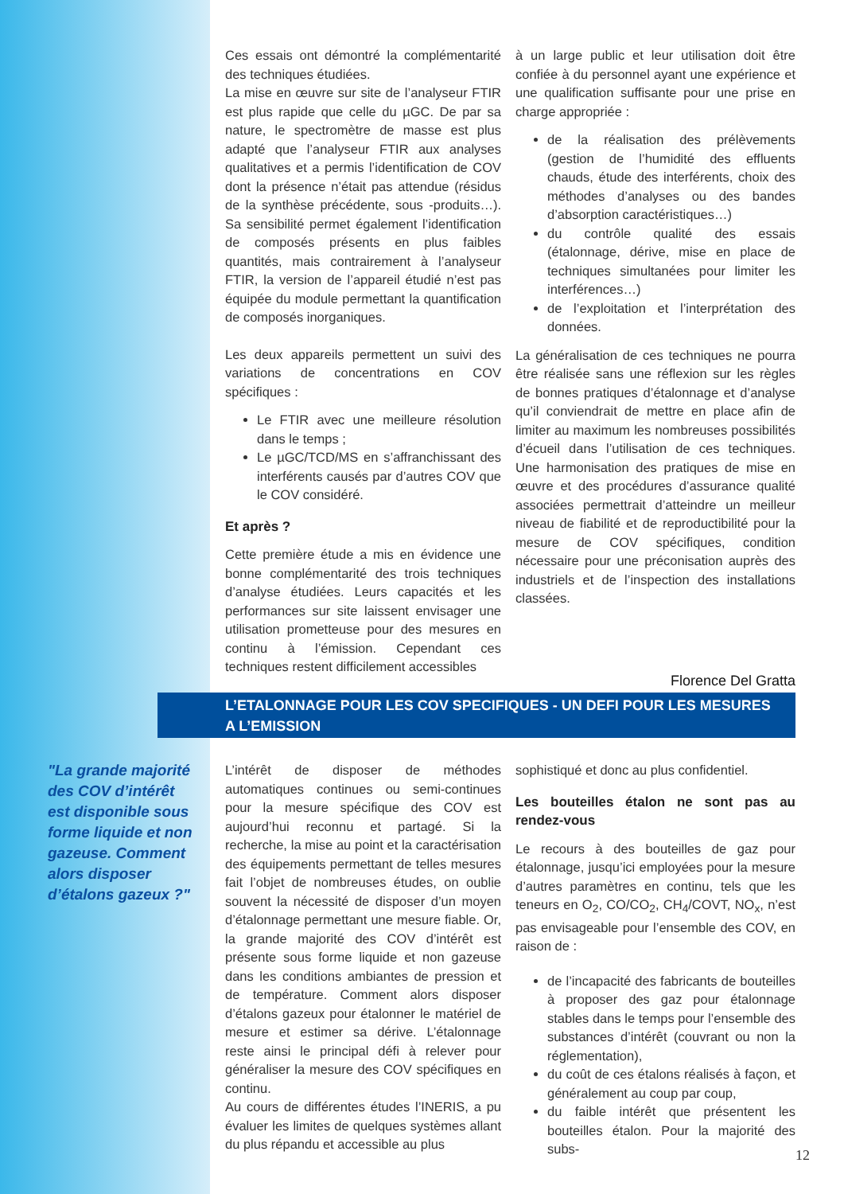Ces essais ont démontré la complémentarité des techniques étudiées.
La mise en œuvre sur site de l’analyseur FTIR est plus rapide que celle du µGC. De par sa nature, le spectromètre de masse est plus adapté que l’analyseur FTIR aux analyses qualitatives et a permis l’identification de COV dont la présence n’était pas attendue (résidus de la synthèse précédente, sous -produits…). Sa sensibilité permet également l’identification de composés présents en plus faibles quantités, mais contrairement à l’analyseur FTIR, la version de l’appareil étudié n’est pas équipée du module permettant la quantification de composés inorganiques.
Les deux appareils permettent un suivi des variations de concentrations en COV spécifiques :
Le FTIR avec une meilleure résolution dans le temps ;
Le µGC/TCD/MS en s’affranchissant des interférents causés par d’autres COV que le COV considéré.
Et après ?
Cette première étude a mis en évidence une bonne complémentarité des trois techniques d’analyse étudiées. Leurs capacités et les performances sur site laissent envisager une utilisation prometteuse pour des mesures en continu à l’émission. Cependant ces techniques restent difficilement accessibles
à un large public et leur utilisation doit être confiée à du personnel ayant une expérience et une qualification suffisante pour une prise en charge appropriée :
de la réalisation des prélèvements (gestion de l’humidité des effluents chauds, étude des interférents, choix des méthodes d’analyses ou des bandes d’absorption caractéristiques…)
du contrôle qualité des essais (étalonnage, dérive, mise en place de techniques simultanées pour limiter les interférences…)
de l’exploitation et l’interprétation des données.
La généralisation de ces techniques ne pourra être réalisée sans une réflexion sur les règles de bonnes pratiques d’étalonnage et d’analyse qu’il conviendrait de mettre en place afin de limiter au maximum les nombreuses possibilités d’écueil dans l’utilisation de ces techniques. Une harmonisation des pratiques de mise en œuvre et des procédures d’assurance qualité associées permettrait d’atteindre un meilleur niveau de fiabilité et de reproductibilité pour la mesure de COV spécifiques, condition nécessaire pour une préconisation auprès des industriels et de l’inspection des installations classées.
Florence Del Gratta
L’ETALONNAGE POUR LES COV SPECIFIQUES - UN DEFI POUR LES MESURES
A L’EMISSION
"La grande majorité des COV d’intérêt est disponible sous forme liquide et non gazeuse. Comment alors disposer d’étalons gazeux ?"
L’intérêt de disposer de méthodes automatiques continues ou semi-continues pour la mesure spécifique des COV est aujourd’hui reconnu et partagé. Si la recherche, la mise au point et la caractérisation des équipements permettant de telles mesures fait l’objet de nombreuses études, on oublie souvent la nécessité de disposer d’un moyen d’étalonnage permettant une mesure fiable. Or, la grande majorité des COV d’intérêt est présente sous forme liquide et non gazeuse dans les conditions ambiantes de pression et de température. Comment alors disposer d’étalons gazeux pour étalonner le matériel de mesure et estimer sa dérive. L’étalonnage reste ainsi le principal défi à relever pour généraliser la mesure des COV spécifiques en continu.
Au cours de différentes études l’INERIS, a pu évaluer les limites de quelques systèmes allant du plus répandu et accessible au plus
sophistiqué et donc au plus confidentiel.
Les bouteilles étalon ne sont pas au rendez-vous
Le recours à des bouteilles de gaz pour étalonnage, jusqu’ici employées pour la mesure d’autres paramètres en continu, tels que les teneurs en O<sub>2</sub>, CO/CO<sub>2</sub>, CH<sub>4</sub>/COVT, NO<sub>x</sub>, n’est pas envisageable pour l’ensemble des COV, en raison de :
de l’incapacité des fabricants de bouteilles à proposer des gaz pour étalonnage stables dans le temps pour l’ensemble des substances d’intérêt (couvrant ou non la réglementation),
du coût de ces étalons réalisés à façon, et généralement au coup par coup,
du faible intérêt que présentent les bouteilles étalon. Pour la majorité des subs-
12